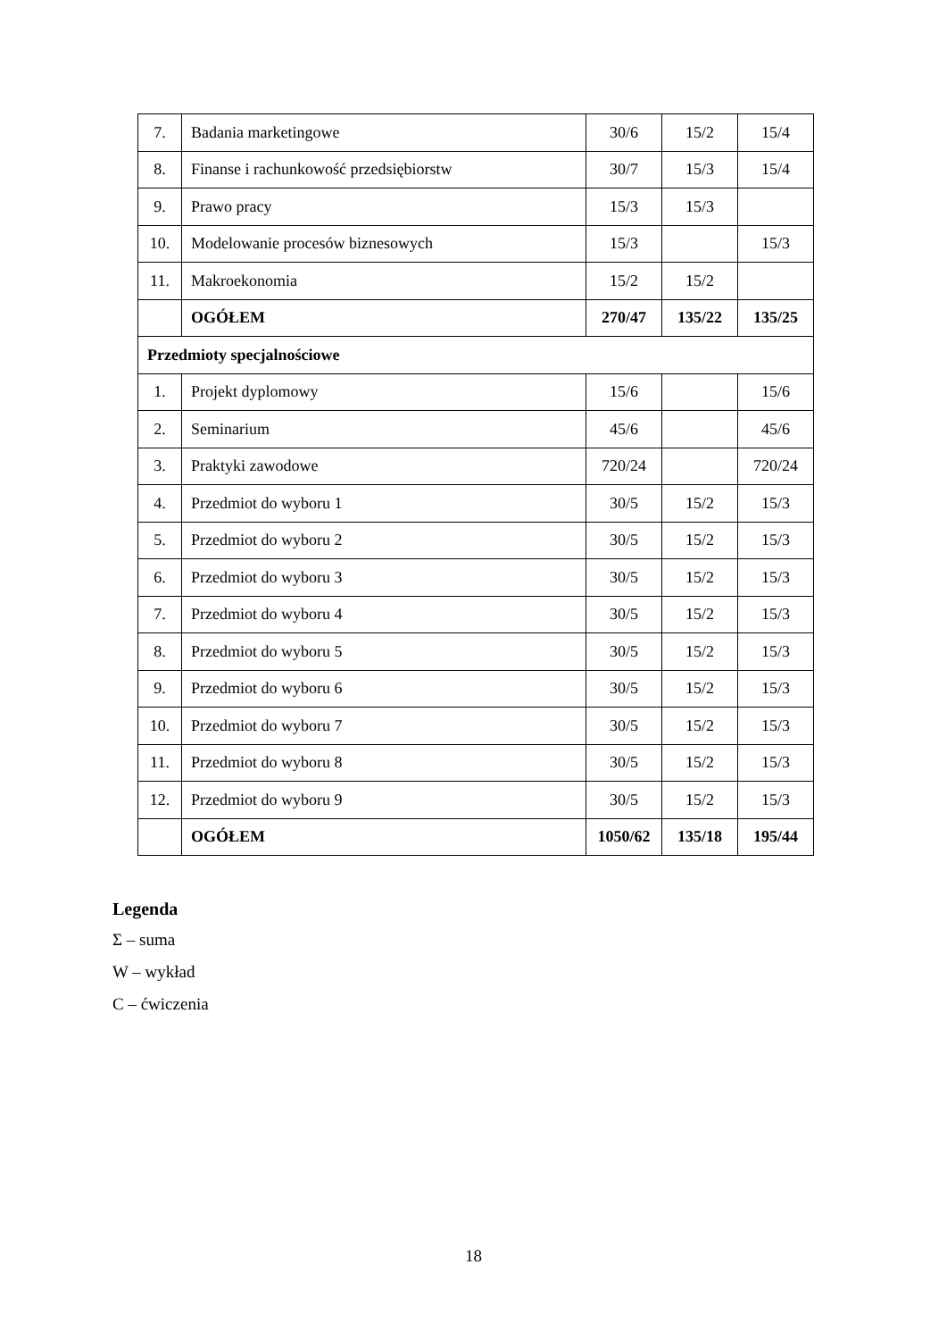| 7. | Badania marketingowe | 30/6 | 15/2 | 15/4 |
| 8. | Finanse i rachunkowość przedsiębiorstw | 30/7 | 15/3 | 15/4 |
| 9. | Prawo pracy | 15/3 | 15/3 | |
| 10. | Modelowanie procesów biznesowych | 15/3 | | 15/3 |
| 11. | Makroekonomia | 15/2 | 15/2 | |
| | OGÓŁEM | 270/47 | 135/22 | 135/25 |
| Przedmioty specjalnościowe | | | | |
| 1. | Projekt dyplomowy | 15/6 | | 15/6 |
| 2. | Seminarium | 45/6 | | 45/6 |
| 3. | Praktyki zawodowe | 720/24 | | 720/24 |
| 4. | Przedmiot do wyboru 1 | 30/5 | 15/2 | 15/3 |
| 5. | Przedmiot do wyboru 2 | 30/5 | 15/2 | 15/3 |
| 6. | Przedmiot do wyboru 3 | 30/5 | 15/2 | 15/3 |
| 7. | Przedmiot do wyboru 4 | 30/5 | 15/2 | 15/3 |
| 8. | Przedmiot do wyboru 5 | 30/5 | 15/2 | 15/3 |
| 9. | Przedmiot do wyboru 6 | 30/5 | 15/2 | 15/3 |
| 10. | Przedmiot do wyboru 7 | 30/5 | 15/2 | 15/3 |
| 11. | Przedmiot do wyboru 8 | 30/5 | 15/2 | 15/3 |
| 12. | Przedmiot do wyboru 9 | 30/5 | 15/2 | 15/3 |
| | OGÓŁEM | 1050/62 | 135/18 | 195/44 |
Legenda
Σ – suma
W – wykład
C – ćwiczenia
18